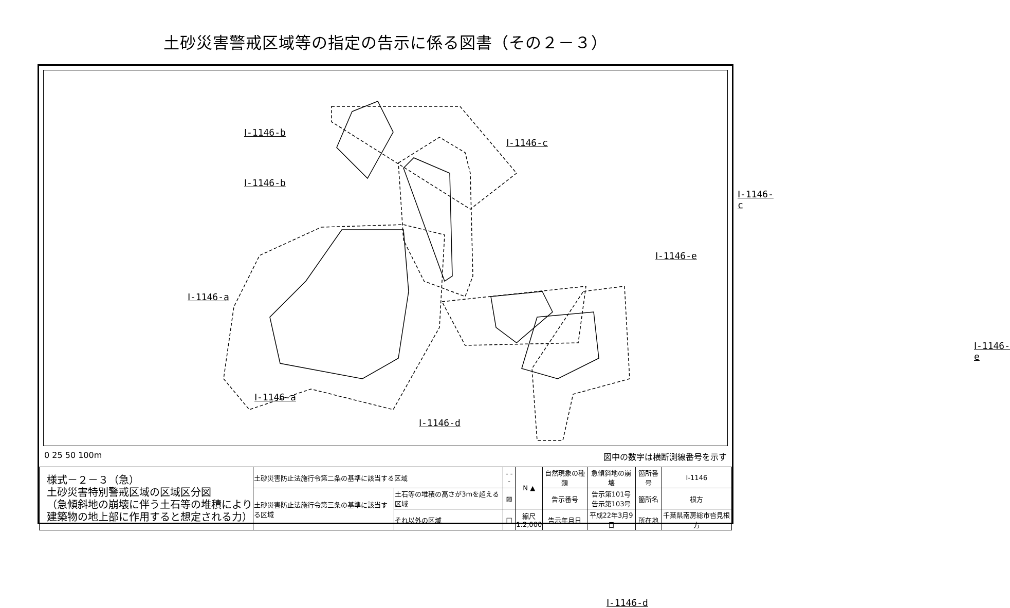土砂災害警戒区域等の指定の告示に係る図書（その２－３）
Ⅰ-1146-b
Ⅰ-1146-c
Ⅰ-1146-a
Ⅰ-1146-e
Ⅰ-1146-d
Ⅰ-1146-b
Ⅰ-1146-c
Ⅰ-1146-a
Ⅰ-1146-e
Ⅰ-1146-d
0 25 50 100m 図中の数字は横断測線番号を示す
| 様式－２－３（急） 土砂災害特別警戒区域の区域区分図 （急傾斜地の崩壊に伴う土石等の堆積により 建築物の地上部に作用すると想定される力） | 土砂災害防止法施行令第二条の基準に該当する区域 | | - - - | N ▲ | 自然現象の種類 | 急傾斜地の崩壊 | 箇所番号 | Ⅰ-1146 |
| | 土砂災害防止法施行令第三条の基準に該当する区域 | 土石等の堆積の高さが3mを超える区域 | ▨ | | 告示番号 | 告示第101号 告示第103号 | 箇所名 | 根方 |
| | | それ以外の区域 | □ | 縮尺 1:2,000 | 告示年月日 | 平成22年3月9日 | 所在地 | 千葉県南房総市沓見根方 |